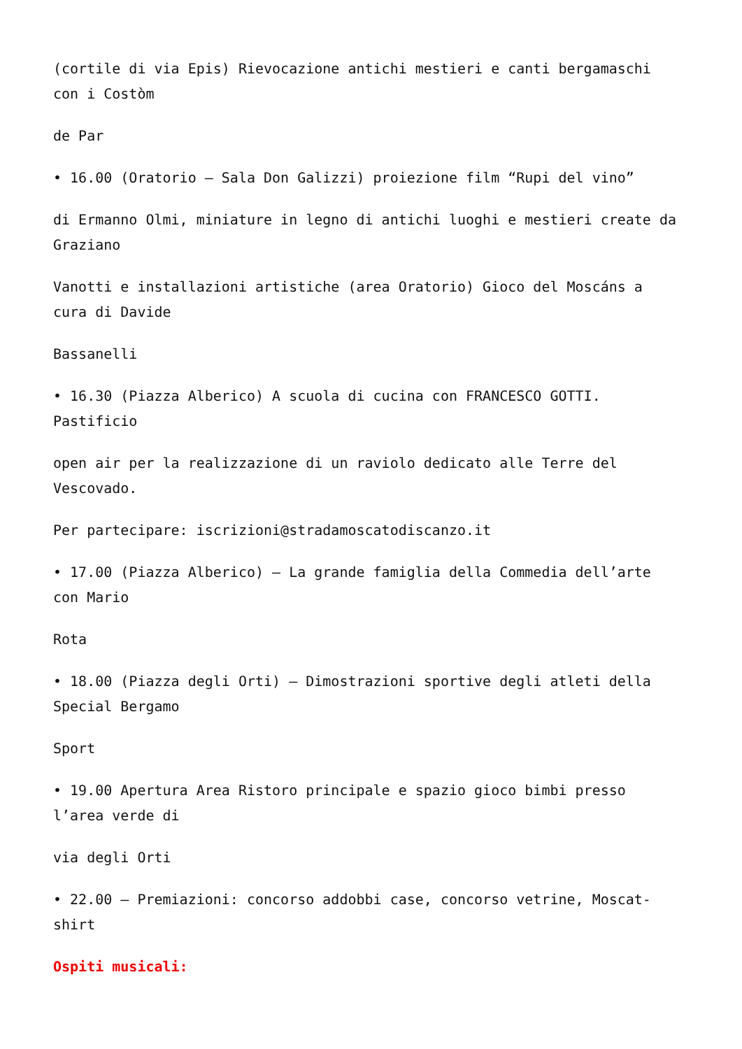(cortile di via Epis) Rievocazione antichi mestieri e canti bergamaschi con i Costòm
de Par
• 16.00 (Oratorio – Sala Don Galizzi) proiezione film “Rupi del vino”
di Ermanno Olmi, miniature in legno di antichi luoghi e mestieri create da Graziano
Vanotti e installazioni artistiche (area Oratorio) Gioco del Moscáns a cura di Davide
Bassanelli
• 16.30 (Piazza Alberico) A scuola di cucina con FRANCESCO GOTTI. Pastificio
open air per la realizzazione di un raviolo dedicato alle Terre del Vescovado.
Per partecipare: iscrizioni@stradamoscatodiscanzo.it
• 17.00 (Piazza Alberico) – La grande famiglia della Commedia dell’arte con Mario
Rota
• 18.00 (Piazza degli Orti) – Dimostrazioni sportive degli atleti della Special Bergamo
Sport
• 19.00 Apertura Area Ristoro principale e spazio gioco bimbi presso l’area verde di
via degli Orti
• 22.00 – Premiazioni: concorso addobbi case, concorso vetrine, Moscat-shirt
Ospiti musicali: